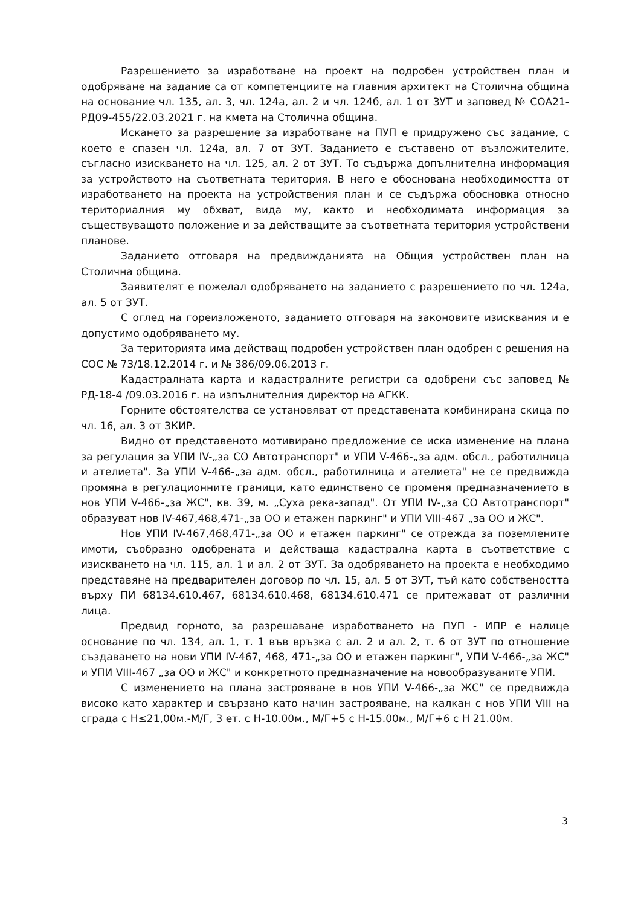Разрешението за изработване на проект на подробен устройствен план и одобряване на задание са от компетенциите на главния архитект на Столична община на основание чл. 135, ал. 3, чл. 124а, ал. 2 и чл. 124б, ал. 1 от ЗУТ и заповед № СОА21-РД09-455/22.03.2021 г. на кмета на Столична община.
Искането за разрешение за изработване на ПУП е придружено със задание, с което е спазен чл. 124а, ал. 7 от ЗУТ. Заданието е съставено от възложителите, съгласно изискването на чл. 125, ал. 2 от ЗУТ. То съдържа допълнителна информация за устройството на съответната територия. В него е обоснована необходимостта от изработването на проекта на устройствения план и се съдържа обосновка относно териториалния му обхват, вида му, както и необходимата информация за съществуващото положение и за действащите за съответната територия устройствени планове.
Заданието отговаря на предвижданията на Общия устройствен план на Столична община.
Заявителят е пожелал одобряването на заданието с разрешението по чл. 124а, ал. 5 от ЗУТ.
С оглед на гореизложеното, заданието отговаря на законовите изисквания и е допустимо одобряването му.
За територията има действащ подробен устройствен план одобрен с решения на СОС № 73/18.12.2014 г. и № 386/09.06.2013 г.
Кадастралната карта и кадастралните регистри са одобрени със заповед № РД-18-4 /09.03.2016 г. на изпълнителния директор на АГКК.
Горните обстоятелства се установяват от представената комбинирана скица по чл. 16, ал. 3 от ЗКИР.
Видно от представеното мотивирано предложение се иска изменение на плана за регулация за УПИ IV-„за СО Автотранспорт" и УПИ V-466-„за адм. обсл., работилница и ателиета". За УПИ V-466-„за адм. обсл., работилница и ателиета" не се предвижда промяна в регулационните граници, като единствено се променя предназначението в нов УПИ V-466-„за ЖС", кв. 39, м. „Суха река-запад". От УПИ IV-„за СО Автотранспорт" образуват нов IV-467,468,471-„за ОО и етажен паркинг" и УПИ VIII-467 „за ОО и ЖС".
Нов УПИ IV-467,468,471-„за ОО и етажен паркинг" се отрежда за поземлените имоти, съобразно одобрената и действаща кадастрална карта в съответствие с изискването на чл. 115, ал. 1 и ал. 2 от ЗУТ. За одобряването на проекта е необходимо представяне на предварителен договор по чл. 15, ал. 5 от ЗУТ, тъй като собствеността върху ПИ 68134.610.467, 68134.610.468, 68134.610.471 се притежават от различни лица.
Предвид горното, за разрешаване изработването на ПУП - ИПР е налице основание по чл. 134, ал. 1, т. 1 във връзка с ал. 2 и ал. 2, т. 6 от ЗУТ по отношение създаването на нови УПИ IV-467, 468, 471-„за ОО и етажен паркинг", УПИ V-466-„за ЖС" и УПИ VIII-467 „за ОО и ЖС" и конкретното предназначение на новообразуваните УПИ.
С изменението на плана застрояване в нов УПИ V-466-„за ЖС" се предвижда високо като характер и свързано като начин застрояване, на калкан с нов УПИ VIII на сграда с Н≤21,00м.-М/Г, 3 ет. с Н-10.00м., М/Г+5 с Н-15.00м., М/Г+6 с Н 21.00м.
3